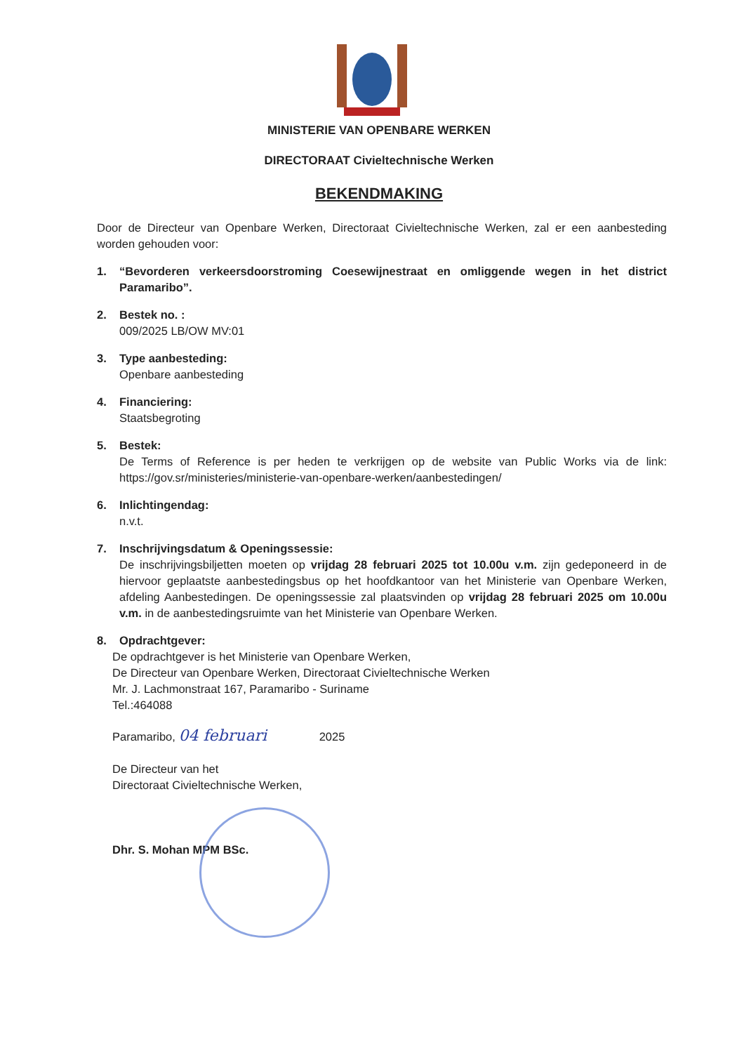MINISTERIE VAN OPENBARE WERKEN
DIRECTORAAT Civieltechnische Werken
BEKENDMAKING
Door de Directeur van Openbare Werken, Directoraat Civieltechnische Werken, zal er een aanbesteding worden gehouden voor:
1. “Bevorderen verkeersdoorstroming Coesewijnestraat en omliggende wegen in het district Paramaribo”.
2. Bestek no. :
009/2025 LB/OW MV:01
3. Type aanbesteding:
Openbare aanbesteding
4. Financiering:
Staatsbegroting
5. Bestek:
De Terms of Reference is per heden te verkrijgen op de website van Public Works via de link: https://gov.sr/ministeries/ministerie-van-openbare-werken/aanbestedingen/
6. Inlichtingendag:
n.v.t.
7. Inschrijvingsdatum & Openingssessie:
De inschrijvingsbiljetten moeten op vrijdag 28 februari 2025 tot 10.00u v.m. zijn gedeponeerd in de hiervoor geplaatste aanbestedingsbus op het hoofdkantoor van het Ministerie van Openbare Werken, afdeling Aanbestedingen. De openingssessie zal plaatsvinden op vrijdag 28 februari 2025 om 10.00u v.m. in de aanbestedingsruimte van het Ministerie van Openbare Werken.
8. Opdrachtgever:
De opdrachtgever is het Ministerie van Openbare Werken,
De Directeur van Openbare Werken, Directoraat Civieltechnische Werken
Mr. J. Lachmonstraat 167, Paramaribo - Suriname
Tel.:464088
Paramaribo, 04 februari 2025
De Directeur van het
Directoraat Civieltechnische Werken,
Dhr. S. Mohan MPM BSc.